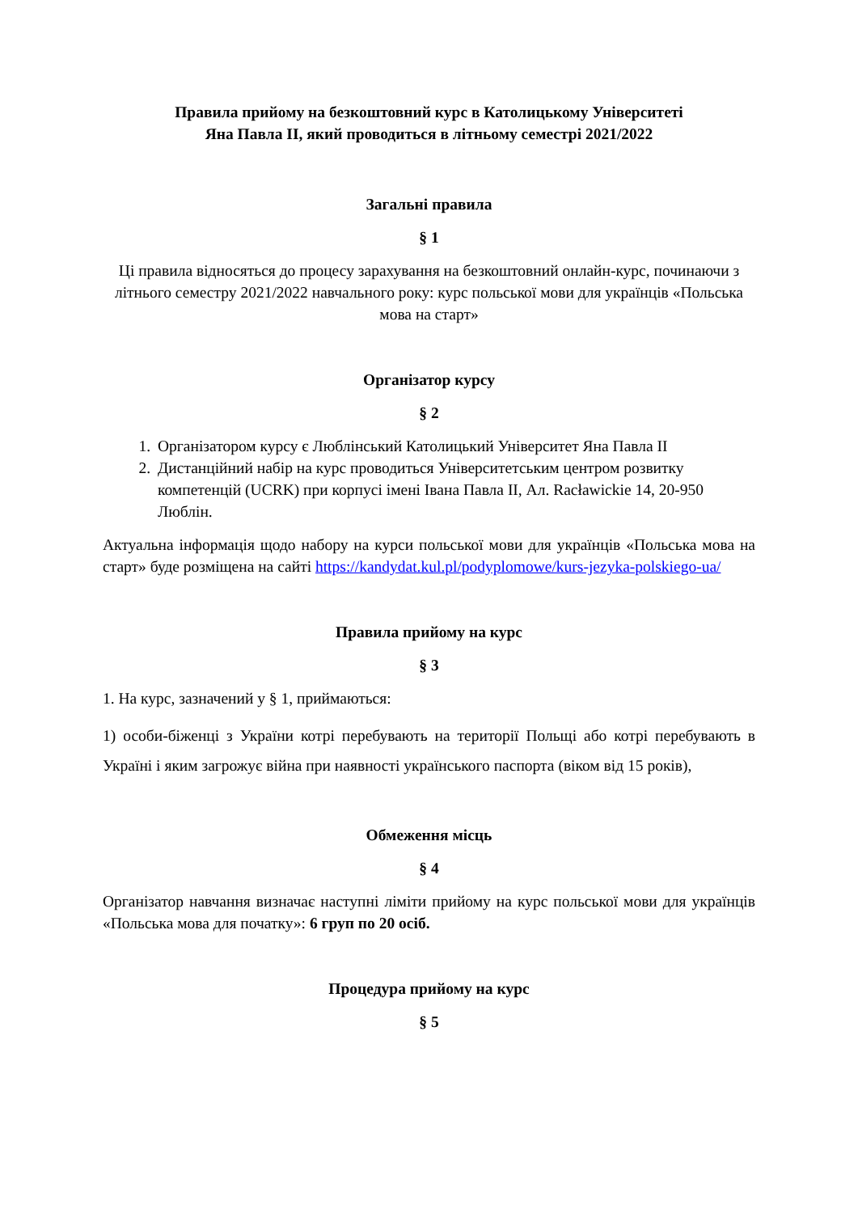Правила прийому на безкоштовний курс в Католицькому Університеті
Яна Павла II, який проводиться в літньому семестрі 2021/2022
Загальні правила
§ 1
Ці правила відносяться до процесу зарахування на безкоштовний онлайн-курс, починаючи з літнього семестру 2021/2022 навчального року: курс польської мови для українців «Польська мова на старт»
Організатор курсу
§ 2
1. Організатором курсу є Люблінський Католицький Університет Яна Павла II
2. Дистанційний набір на курс проводиться Університетським центром розвитку компетенцій (UCRK) при корпусі імені Івана Павла II, Ал. Racławickie 14, 20-950 Люблін.
Актуальна інформація щодо набору на курси польської мови для українців «Польська мова на старт» буде розміщена на сайті https://kandydat.kul.pl/podyplomowe/kurs-jezyka-polskiego-ua/
Правила прийому на курс
§ 3
1. На курс, зазначений у § 1, приймаються:
1) особи-біженці з України котрі перебувають на території Польщі або котрі перебувають в Україні і яким загрожує війна при наявності українського паспорта (віком від 15 років),
Обмеження місць
§ 4
Організатор навчання визначає наступні ліміти прийому на курс польської мови для українців «Польська мова для початку»: 6 груп по 20 осіб.
Процедура прийому на курс
§ 5